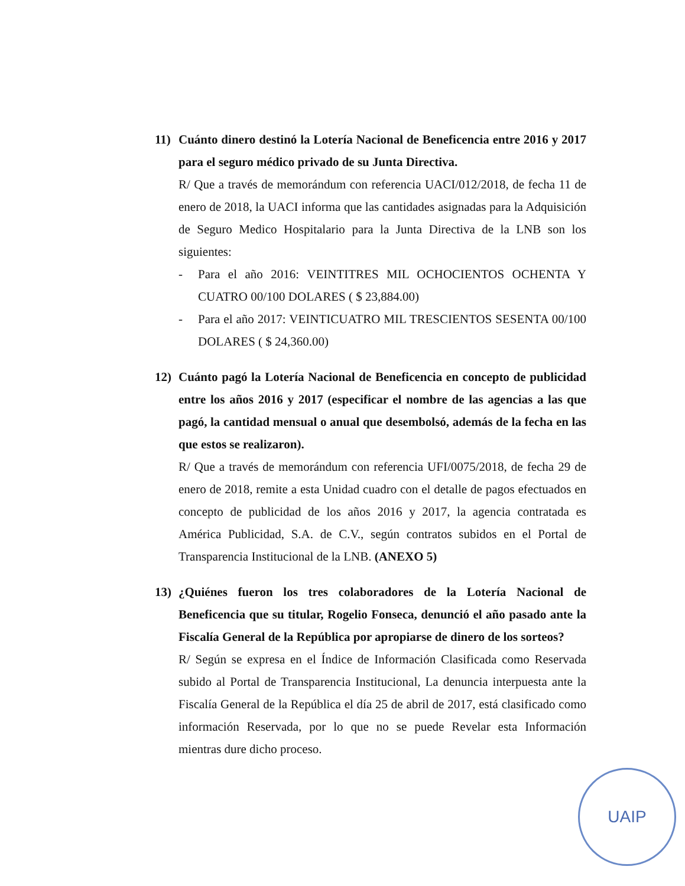11) Cuánto dinero destinó la Lotería Nacional de Beneficencia entre 2016 y 2017 para el seguro médico privado de su Junta Directiva.
R/ Que a través de memorándum con referencia UACI/012/2018, de fecha 11 de enero de 2018, la UACI informa que las cantidades asignadas para la Adquisición de Seguro Medico Hospitalario para la Junta Directiva de la LNB son los siguientes:
- Para el año 2016: VEINTITRES MIL OCHOCIENTOS OCHENTA Y CUATRO 00/100 DOLARES ( $ 23,884.00)
- Para el año 2017: VEINTICUATRO MIL TRESCIENTOS SESENTA 00/100 DOLARES ( $ 24,360.00)
12) Cuánto pagó la Lotería Nacional de Beneficencia en concepto de publicidad entre los años 2016 y 2017 (especificar el nombre de las agencias a las que pagó, la cantidad mensual o anual que desembolsó, además de la fecha en las que estos se realizaron).
R/ Que a través de memorándum con referencia UFI/0075/2018, de fecha 29 de enero de 2018, remite a esta Unidad cuadro con el detalle de pagos efectuados en concepto de publicidad de los años 2016 y 2017, la agencia contratada es América Publicidad, S.A. de C.V., según contratos subidos en el Portal de Transparencia Institucional de la LNB. (ANEXO 5)
13) ¿Quiénes fueron los tres colaboradores de la Lotería Nacional de Beneficencia que su titular, Rogelio Fonseca, denunció el año pasado ante la Fiscalía General de la República por apropiarse de dinero de los sorteos?
R/ Según se expresa en el Índice de Información Clasificada como Reservada subido al Portal de Transparencia Institucional, La denuncia interpuesta ante la Fiscalía General de la República el día 25 de abril de 2017, está clasificado como información Reservada, por lo que no se puede Revelar esta Información mientras dure dicho proceso.
UAIP